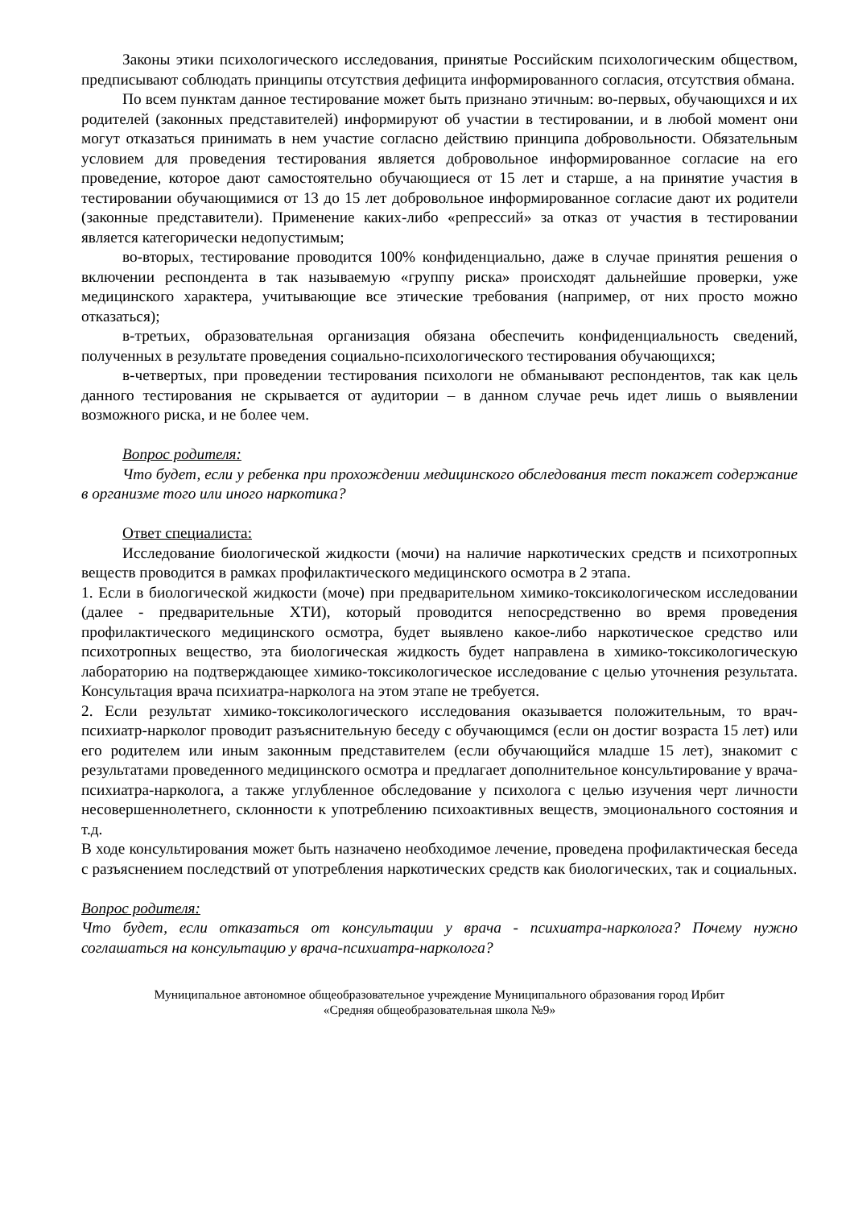Законы этики психологического исследования, принятые Российским психологическим обществом, предписывают соблюдать принципы отсутствия дефицита информированного согласия, отсутствия обмана.
По всем пунктам данное тестирование может быть признано этичным: во-первых, обучающихся и их родителей (законных представителей) информируют об участии в тестировании, и в любой момент они могут отказаться принимать в нем участие согласно действию принципа добровольности. Обязательным условием для проведения тестирования является добровольное информированное согласие на его проведение, которое дают самостоятельно обучающиеся от 15 лет и старше, а на принятие участия в тестировании обучающимися от 13 до 15 лет добровольное информированное согласие дают их родители (законные представители). Применение каких-либо «репрессий» за отказ от участия в тестировании является категорически недопустимым;
во-вторых, тестирование проводится 100% конфиденциально, даже в случае принятия решения о включении респондента в так называемую «группу риска» происходят дальнейшие проверки, уже медицинского характера, учитывающие все этические требования (например, от них просто можно отказаться);
в-третьих, образовательная организация обязана обеспечить конфиденциальность сведений, полученных в результате проведения социально-психологического тестирования обучающихся;
в-четвертых, при проведении тестирования психологи не обманывают респондентов, так как цель данного тестирования не скрывается от аудитории – в данном случае речь идет лишь о выявлении возможного риска, и не более чем.
Вопрос родителя:
Что будет, если у ребенка при прохождении медицинского обследования тест покажет содержание в организме того или иного наркотика?
Ответ специалиста:
Исследование биологической жидкости (мочи) на наличие наркотических средств и психотропных веществ проводится в рамках профилактического медицинского осмотра в 2 этапа.
1. Если в биологической жидкости (моче) при предварительном химико-токсикологическом исследовании (далее - предварительные ХТИ), который проводится непосредственно во время проведения профилактического медицинского осмотра, будет выявлено какое-либо наркотическое средство или психотропных вещество, эта биологическая жидкость будет направлена в химико-токсикологическую лабораторию на подтверждающее химико-токсикологическое исследование с целью уточнения результата. Консультация врача психиатра-нарколога на этом этапе не требуется.
2. Если результат химико-токсикологического исследования оказывается положительным, то врач-психиатр-нарколог проводит разъяснительную беседу с обучающимся (если он достиг возраста 15 лет) или его родителем или иным законным представителем (если обучающийся младше 15 лет), знакомит с результатами проведенного медицинского осмотра и предлагает дополнительное консультирование у врача-психиатра-нарколога, а также углубленное обследование у психолога с целью изучения черт личности несовершеннолетнего, склонности к употреблению психоактивных веществ, эмоционального состояния и т.д.
В ходе консультирования может быть назначено необходимое лечение, проведена профилактическая беседа с разъяснением последствий от употребления наркотических средств как биологических, так и социальных.
Вопрос родителя:
Что будет, если отказаться от консультации у врача - психиатра-нарколога? Почему нужно соглашаться на консультацию у врача-психиатра-нарколога?
Муниципальное автономное общеобразовательное учреждение Муниципального образования город Ирбит
«Средняя общеобразовательная школа №9»